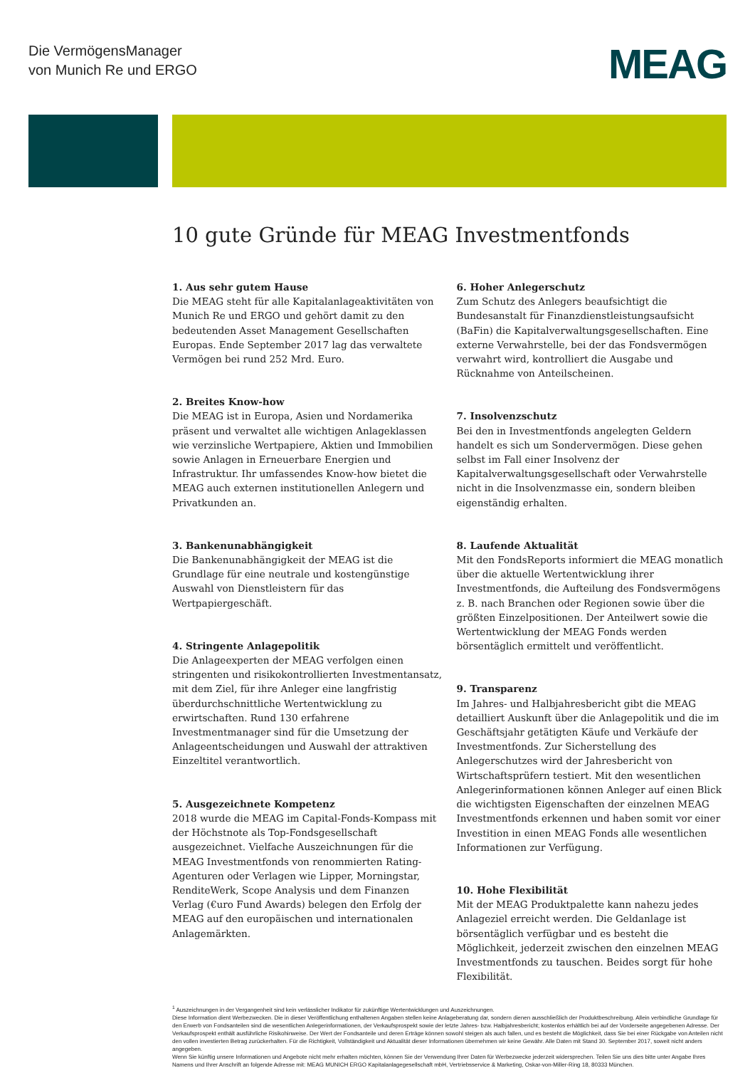Die VermögensManager
von Munich Re und ERGO
MEAG
10 gute Gründe für MEAG Investmentfonds
1. Aus sehr gutem Hause
Die MEAG steht für alle Kapitalanlageaktivitäten von Munich Re und ERGO und gehört damit zu den bedeutenden Asset Management Gesellschaften Europas. Ende September 2017 lag das verwaltete Vermögen bei rund 252 Mrd. Euro.
2. Breites Know-how
Die MEAG ist in Europa, Asien und Nordamerika präsent und verwaltet alle wichtigen Anlageklassen wie verzinsliche Wertpapiere, Aktien und Immobilien sowie Anlagen in Erneuerbare Energien und Infrastruktur. Ihr umfassendes Know-how bietet die MEAG auch externen institutionellen Anlegern und Privatkunden an.
3. Bankenunabhängigkeit
Die Bankenunabhängigkeit der MEAG ist die Grundlage für eine neutrale und kostengünstige Auswahl von Dienstleistern für das Wertpapiergeschäft.
4. Stringente Anlagepolitik
Die Anlageexperten der MEAG verfolgen einen stringenten und risikokontrollierten Investmentansatz, mit dem Ziel, für ihre Anleger eine langfristig überdurchschnittliche Wertentwicklung zu erwirtschaften. Rund 130 erfahrene Investmentmanager sind für die Umsetzung der Anlageentscheidungen und Auswahl der attraktiven Einzeltitel verantwortlich.
5. Ausgezeichnete Kompetenz
2018 wurde die MEAG im Capital-Fonds-Kompass mit der Höchstnote als Top-Fondsgesellschaft ausgezeichnet. Vielfache Auszeichnungen für die MEAG Investmentfonds von renommierten Rating-Agenturen oder Verlagen wie Lipper, Morningstar, RenditeWerk, Scope Analysis und dem Finanzen Verlag (€uro Fund Awards) belegen den Erfolg der MEAG auf den europäischen und internationalen Anlagemärkten.
6. Hoher Anlegerschutz
Zum Schutz des Anlegers beaufsichtigt die Bundesanstalt für Finanzdienstleistungsaufsicht (BaFin) die Kapitalverwaltungsgesellschaften. Eine externe Verwahrstelle, bei der das Fondsvermögen verwahrt wird, kontrolliert die Ausgabe und Rücknahme von Anteilscheinen.
7. Insolvenzschutz
Bei den in Investmentfonds angelegten Geldern handelt es sich um Sondervermögen. Diese gehen selbst im Fall einer Insolvenz der Kapitalverwaltungsgesellschaft oder Verwahrstelle nicht in die Insolvenzmasse ein, sondern bleiben eigenständig erhalten.
8. Laufende Aktualität
Mit den FondsReports informiert die MEAG monatlich über die aktuelle Wertentwicklung ihrer Investmentfonds, die Aufteilung des Fondsvermögens z. B. nach Branchen oder Regionen sowie über die größten Einzelpositionen. Der Anteilwert sowie die Wertentwicklung der MEAG Fonds werden börsentäglich ermittelt und veröffentlicht.
9. Transparenz
Im Jahres- und Halbjahresbericht gibt die MEAG detailliert Auskunft über die Anlagepolitik und die im Geschäftsjahr getätigten Käufe und Verkäufe der Investmentfonds. Zur Sicherstellung des Anlegerschutzes wird der Jahresbericht von Wirtschaftsprüfern testiert. Mit den wesentlichen Anlegerinformationen können Anleger auf einen Blick die wichtigsten Eigenschaften der einzelnen MEAG Investmentfonds erkennen und haben somit vor einer Investition in einen MEAG Fonds alle wesentlichen Informationen zur Verfügung.
10. Hohe Flexibilität
Mit der MEAG Produktpalette kann nahezu jedes Anlageziel erreicht werden. Die Geldanlage ist börsentäglich verfügbar und es besteht die Möglichkeit, jederzeit zwischen den einzelnen MEAG Investmentfonds zu tauschen. Beides sorgt für hohe Flexibilität.
<sup>1</sup> Auszeichnungen in der Vergangenheit sind kein verlässlicher Indikator für zukünftige Wertentwicklungen und Auszeichnungen.
Diese Information dient Werbezwecken. Die in dieser Veröffentlichung enthaltenen Angaben stellen keine Anlageberatung dar, sondern dienen ausschließlich der Produktbeschreibung. Allein verbindliche Grundlage für den Erwerb von Fondsanteilen sind die wesentlichen Anlegerinformationen, der Verkaufsprospekt sowie der letzte Jahres- bzw. Halbjahresbericht; kostenlos erhältlich bei auf der Vorderseite angegebenen Adresse. Der Verkaufsprospekt enthält ausführliche Risikohinweise. Der Wert der Fondsanteile und deren Erträge können sowohl steigen als auch fallen, und es besteht die Möglichkeit, dass Sie bei einer Rückgabe von Anteilen nicht den vollen investierten Betrag zurückerhalten. Für die Richtigkeit, Vollständigkeit und Aktualität dieser Informationen übernehmen wir keine Gewähr. Alle Daten mit Stand 30. September 2017, soweit nicht anders angegeben.
Wenn Sie künftig unsere Informationen und Angebote nicht mehr erhalten möchten, können Sie der Verwendung Ihrer Daten für Werbezwecke jederzeit widersprechen. Teilen Sie uns dies bitte unter Angabe Ihres Namens und Ihrer Anschrift an folgende Adresse mit: MEAG MUNICH ERGO Kapitalanlagegesellschaft mbH, Vertriebsservice & Marketing, Oskar-von-Miller-Ring 18, 80333 München.